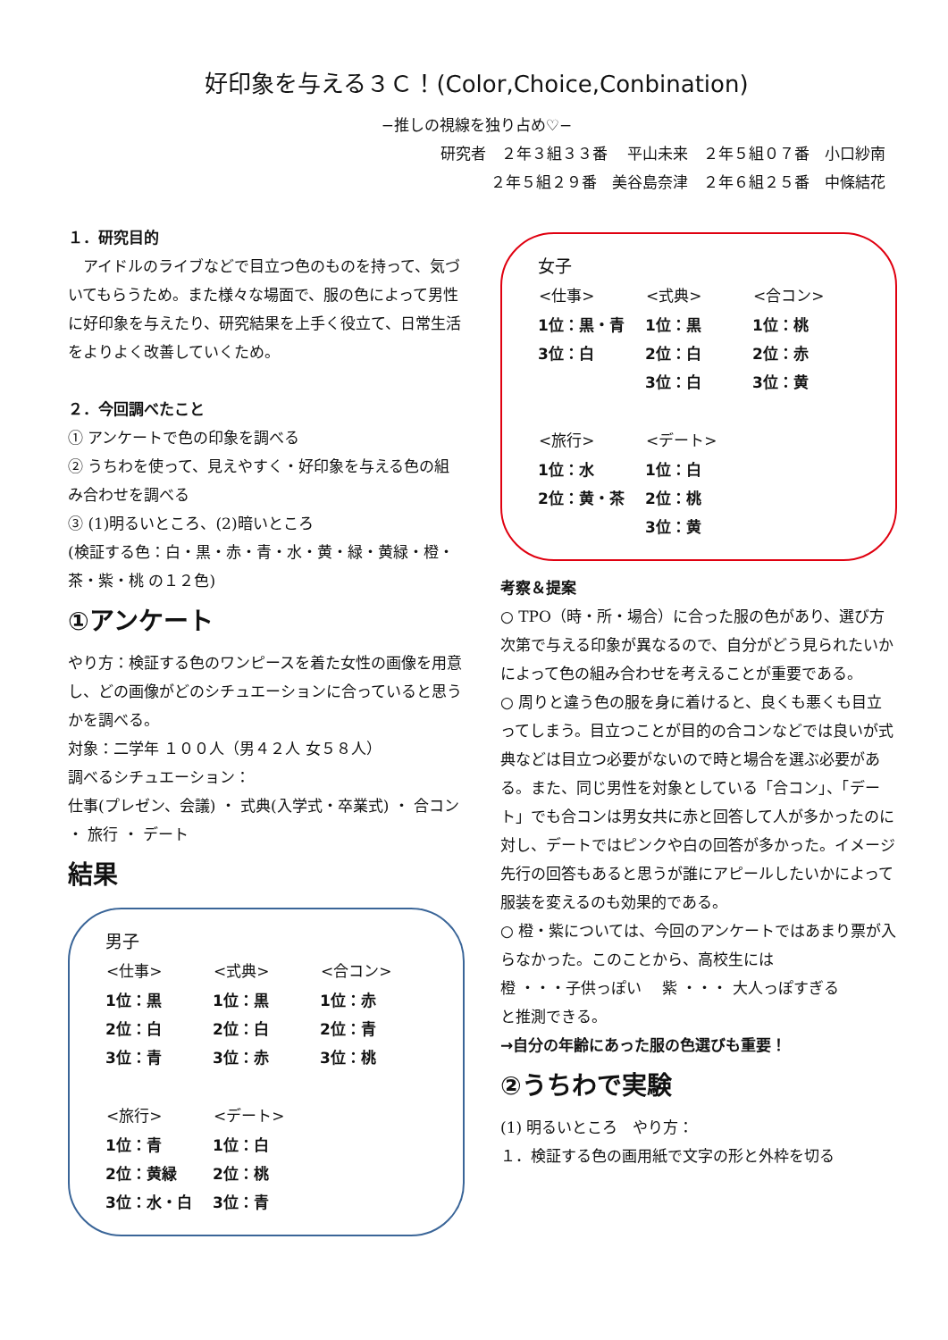好印象を与える３Ｃ！(Color,Choice,Conbination)
−推しの視線を独り占め♡−
研究者　２年３組３３番　 平山未来　２年５組０７番　小口紗南
２年５組２９番　美谷島奈津　２年６組２５番　中條結花
１．研究目的
　アイドルのライブなどで目立つ色のものを持って、気づいてもらうため。また様々な場面で、服の色によって男性に好印象を与えたり、研究結果を上手く役立て、日常生活をよりよく改善していくため。
２．今回調べたこと
① アンケートで色の印象を調べる
② うちわを使って、見えやすく・好印象を与える色の組み合わせを調べる
③ (1)明るいところ、(2)暗いところ
(検証する色：白・黒・赤・青・水・黄・緑・黄緑・橙・茶・紫・桃 の１２色)
①アンケート
やり方：検証する色のワンピースを着た女性の画像を用意し、どの画像がどのシチュエーションに合っていると思うかを調べる。
対象：二学年 １００人（男４２人 女５８人）
調べるシチュエーション：
仕事(プレゼン、会議) ・ 式典(入学式・卒業式) ・ 合コン ・ 旅行 ・ デート
結果
男子
| <仕事> | <式典> | <合コン> |
| --- | --- | --- |
| 1位：黒 | 1位：黒 | 1位：赤 |
| 2位：白 | 2位：白 | 2位：青 |
| 3位：青 | 3位：赤 | 3位：桃 |
| <旅行> | <デート> |
| --- | --- |
| 1位：青 | 1位：白 |
| 2位：黄緑 | 2位：桃 |
| 3位：水・白 | 3位：青 |
女子
| <仕事> | <式典> | <合コン> |
| --- | --- | --- |
| 1位：黒・青 | 1位：黒 | 1位：桃 |
| 3位：白 | 2位：白 | 2位：赤 |
| | 3位：白 | 3位：黄 |
| <旅行> | <デート> |
| --- | --- |
| 1位：水 | 1位：白 |
| 2位：黄・茶 | 2位：桃 |
| | 3位：黄 |
考察＆提案
○ TPO（時・所・場合）に合った服の色があり、選び方次第で与える印象が異なるので、自分がどう見られたいかによって色の組み合わせを考えることが重要である。
○ 周りと違う色の服を身に着けると、良くも悪くも目立ってしまう。目立つことが目的の合コンなどでは良いが式典などは目立つ必要がないので時と場合を選ぶ必要がある。また、同じ男性を対象としている「合コン」、「デート」でも合コンは男女共に赤と回答して人が多かったのに対し、デートではピンクや白の回答が多かった。イメージ先行の回答もあると思うが誰にアピールしたいかによって服装を変えるのも効果的である。
○ 橙・紫については、今回のアンケートではあまり票が入らなかった。このことから、高校生には
橙 ・・・子供っぽい　 紫 ・・・ 大人っぽすぎる
と推測できる。
→自分の年齢にあった服の色選びも重要！
②うちわで実験
(1) 明るいところ　やり方：
１．検証する色の画用紙で文字の形と外枠を切る